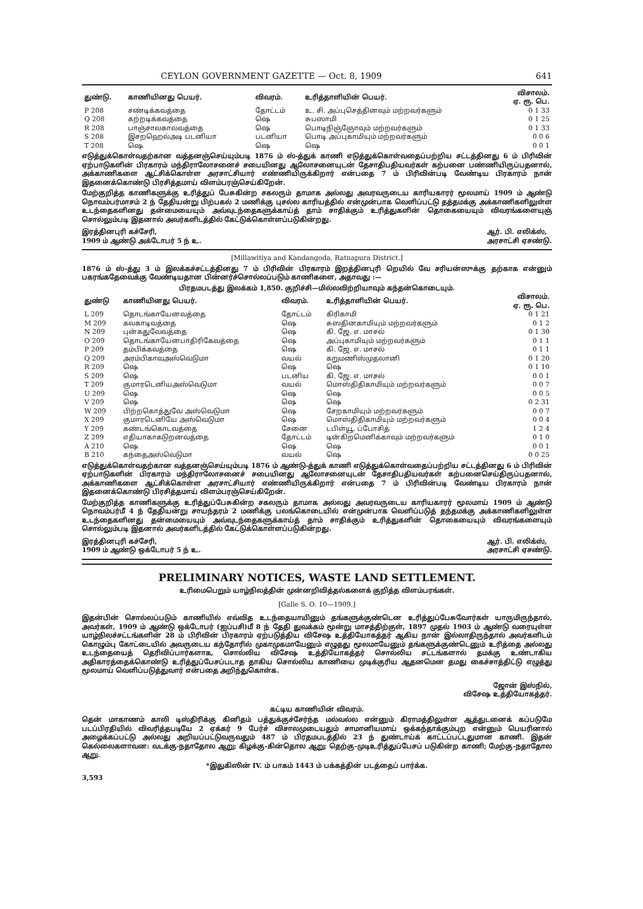CEYLON GOVERNMENT GAZETTE — Oct. 8, 1909 641
| துண்டு. | காணியினது பெயர். | விவரம். | உரித்தாளியின் பெயர். | விசாலம். ஏ. ரூ. பெ. |
| --- | --- | --- | --- | --- |
| P 208 | சண்டிக்கவத்தை | தோட்டம் | உ. சி. அப்புசெத்தினவும் மற்றவர்களும் | 0 1 33 |
| Q 208 | கற்றடிக்கவத்தை | ஷெ | சுபஸாமி | 0 1 25 |
| R 208 | பாஞ்சாலகாலவத்தை | ஷெ | பொடிநிஞ்ஞோவும் மற்றவர்களும் | 0 1 33 |
| S 208 | இசறஹெல்அடி படனியா | படனியா | பொடி அப்புகாமியும் மற்றவர்களும் | 0 0 6 |
| T 208 | ஷெ | ஷெ | ஷெ | 0 0 1 |
எடுத்துக்கொள்வதற்கான வத்தனஞ்செய்யும்படி 1876 ம் ஸ்-த்துக் காணி எடுத்துக்கொள்வதைப்பற்றிய சட்டத்தினது 6 ம் பிரிவின் ஏற்பாடுகளின் பிரகாரம் மந்திராலோசனைச் சபையினது ஆலோசனையுடன் தேசாதிபதியவர்கள் கற்பனை பண்ணியிருப்பதனால், அக்காணிகளை ஆட்சிக்கொள்ள அரசாட்சியார் எண்ணியிருக்கிறார் என்பதை 7 ம் பிரிவின்படி வேண்டிய பிரகாரம் நான் இதனைக்கொண்டு பிரசித்தமாய் விளம்பரஞ்செய்கிறேன்.
மேற்குறித்த காணிகளுக்கு உரித்துப் பேசுகின்ற சகலரும் தாமாக அல்லது அவரவருடைய காரியகாரர் மூலமாய் 1909 ம் ஆண்டு நொவம்பர்மாசம் 2 ந் தேதியன்று பிற்பகல் 2 மணிக்கு புசல்ல காரியத்தில் என்முன்பாக வெளிப்பட்டு தத்தமக்கு அக்காணிகளிலுள்ள உடந்தைகளினது தன்மையையும் அவ்வுடந்தைகளுக்காய்த் தாம் சாதிக்கும் உரித்துகளின் தொகையையும் விவரங்களையுஞ் சொல்லும்படி இதனால் அவர்களிடத்தில் கேட்டுக்கொள்ளப்படுகின்றது.
இரத்தினபுரி கச்சேரி,
1909 ம் ஆண்டு அக்டோபர் 5 ந் உ. ஆர். பி. எலிக்ஸ்,
அரசாட்சி ஏசண்டு.
[Millawitiya and Kandangoda, Ratnapura District.]
1876 ம் ஸ்-த்து 3 ம் இலக்கச்சட்டத்தினது 7 ம் பிரிவின் பிரகாரம் இறத்தினபுரி றெயில் வே சரியன்ஸுக்கு தற்காக என்னும் பகரங்கதேவைக்கு வேண்டியதான பின்னர்ச்சொல்லப்படும் காணிகளை, அதாவது :—
பிரதமபடத்து இலக்கம் 1,850. குறிச்சி—மில்லவிற்றியாவும் கந்தன்கொடையும்.
| துண்டு | காணியினது பெயர். | விவரம். | உரித்தாளியின் பெயர். | விசாலம். ஏ. ரூ. பெ. |
| --- | --- | --- | --- | --- |
| L 209 | தொடங்காயேனவத்தை | தோட்டம் | கிரிகாமி | 0 1 21 |
| M 209 | கலகாடிவத்தை | ஷெ | சுஸதினகாமியும் மற்றவர்களும் | 0 1 2 |
| N 209 | புன்கதுவேவத்தை | ஷெ | கி. ஜே. எ. மாசல் | 0 1 30 |
| O 209 | தொடங்காயேனபாதிரிகேவத்தை | ஷெ | அப்புகாமியும் மற்றவர்களும் | 0 1 1 |
| P 209 | தம்பிக்கவத்தை | ஷெ | கி. ஜே. எ. மாசல் | 0 1 1 |
| Q 209 | அரம்பிகாவஅஸ்வெடுமா | வயல் | கறுமணிஸ்முதலானி | 0 1 20 |
| R 209 | ஷெ | ஷெ | ஷெ | 0 1 10 |
| S 209 | ஷெ | படனிய | கி. ஜே. எ. மாசல் | 0 0 1 |
| T 209 | குமாரடெனியஅஸ்வெடுமா | வயல் | மொஸ்திதிகாமியும் மற்றவர்களும் | 0 0 7 |
| U 209 | ஷெ | ஷெ | ஷெ | 0 0 5 |
| V 209 | ஷெ | ஷெ | ஷெ | 0 2 31 |
| W 209 | பிற்றகொத்துவே அஸ்வெடுமா | ஷெ | சேறகாமியும் மற்றவர்களும் | 0 0 7 |
| X 209 | குமாரடெனியே அஸ்வெடுமா | ஷெ | மொஸ்திதிகாமியும் மற்றவர்களும் | 0 0 4 |
| Y 209 | கண்டங்கொடவத்தை | சேனை | டபிள்யூ. ப்போசித் | 1 2 4 |
| Z 209 | எதியாகாகடுறனவத்தை | தோட்டம் | டின்கிறமெனிக்காவும் மற்றவர்களும் | 0 1 0 |
| A 210 | ஷெ | ஷெ | ஷெ | 0 0 1 |
| B 210 | கந்தைஅஸ்வெடுமா | வயல் | ஷெ | 0 0 25 |
எடுத்துக்கொள்வதற்கான வத்தனஞ்செய்யும்படி 1876 ம் ஆண்டு-த்துக் காணி எடுத்துக்கொள்வதைப்பற்றிய சட்டத்தினது 6 ம் பிரிவின் ஏற்பாடுகளின் பிரகாரம் மந்திராலோசனைச் சபையினது ஆலோசனையுடன் தேசாதிபதியவர்கள் கற்பனைசெய்திருப்பதனால், அக்காணிகளை ஆட்சிக்கொள்ள அரசாட்சியார் எண்ணியிருக்கிறார் என்பதை 7 ம் பிரிவின்படி வேண்டிய பிரகாரம் நான் இதனைக்கொண்டு பிரசித்தமாய் விளம்பரஞ்செய்கிறேன்.
மேற்குறித்த காணிகளுக்கு உரித்துப்பேசுகின்ற சகலரும் தாமாக அல்லது அவரவருடைய காரியகாரர் மூலமாய் 1909 ம் ஆண்டு நொவம்பர்மீ 4 ந் தேதியன்று சாயந்தரம் 2 மணிக்கு பலங்கொடையில் என்முன்பாக வெளிப்படுத் தந்தமக்கு அக்காணிகளிலுள்ள உடந்தைகளினது தன்மையையும் அவ்வுடந்தைகளுக்காய்த் தாம் சாதிக்கும் உரித்துகளின் தொகையையும் விவரங்களையும் சொல்லும்படி இதனால் அவர்களிடத்தில் கேட்டுக்கொள்ளப்படுகின்றது.
இரத்தினபுரி கச்சேரி,
1909 ம் ஆண்டு ஒக்டோபர் 5 ந் உ. ஆர். பி. எலிக்ஸ்,
அரசாட்சி ஏசண்டு.
PRELIMINARY NOTICES, WASTE LAND SETTLEMENT.
உரிமைபெறும் யாழ்நிலத்தின் முன்னறிவித்தல்களைக் குறித்த விளம்பரங்கள்.
[Galle S. O. 10—1909.]
இதன்பின் சொல்லப்படும் காணியில் எவ்வித உடந்தையாயினும் தங்களுக்குண்டென உரித்துப்பேசுவோர்கள் யாருமிருந்தால், அவர்கள், 1909 ம் ஆண்டு ஒக்டோபர் (ஐப்பசி)மீ 8 ந் தேதி துவக்கம் மூன்று மாசத்திற்குள், 1897 முதல் 1903 ம் ஆண்டு வரையுள்ள யாழ்நிலச்சட்டங்களின் 28 ம் பிரிவின் பிரகாரம் ஏற்படுத்திய விசேஷ உத்தியோகத்தர் ஆகிய நான் இல்லாதிருந்தால் அவர்களிடம் கொழும்பு கோட்டையில் அவருடைய கந்தோரில் முகாமுகமாயேனும் எழுதது மூலமாயேனும் தங்களுக்குண்டெனும் உரித்தை அல்லது உடந்தையைத் தெரிவிப்பார்களாக, சொல்லிய விசேஷ உத்தியோகத்தர் சொல்லிய சட்டங்களால் தமக்கு உண்டாகிய அதிகாரத்தைக்கொண்டு உரித்துப்பேசப்படாத தாகிய சொல்லிய காணியை முடிக்குரிய ஆதனமென தமது கைச்சாத்திட்டு எழுத்து மூலமாய் வெளிப்படுத்துவார் என்பதை அறிந்துகொள்க.
ஜோன் இஸ்நில்,
விசேஷ உத்தியோகத்தர்.
கட்டிய காணியின் விவரம்.
தென் மாகாணம் காலி டிஸ்திரிக்கு கினிதம் பத்துக்குச்சேர்ந்த மல்வல்ல என்னும் கிராமத்திலுள்ள ஆத்துடனைக் கப்படுமே படப்பிரதியில் விவரித்தபடியே 2 ஏக்கர் 9 பேர்ச் விசாலமுடையதும் சாமானியமாய் ஒக்கந்தாக்கும்புற என்னும் பெயரினால் அழைக்கப்பட்டு அல்லது அறியப்பட்டுவருவதும் 487 ம் பிரதமபடத்தில் 23 ந் துண்டாய்க் காட்டப்பட்டதுமான காணி. இதன் கெல்லைகளாவன: வடக்கு-நதாதோல ஆறு; கிழக்கு-கின்தொல ஆறு; தெற்கு-முடிஉரித்துப்பேசப் படுகின்ற காணி; மேற்கு-நதாதோல ஆறு.
*இதுகிஸின் IV. ம் பாகம் 1443 ம் பக்கத்தின் படத்தைப் பார்க்க.
3,593